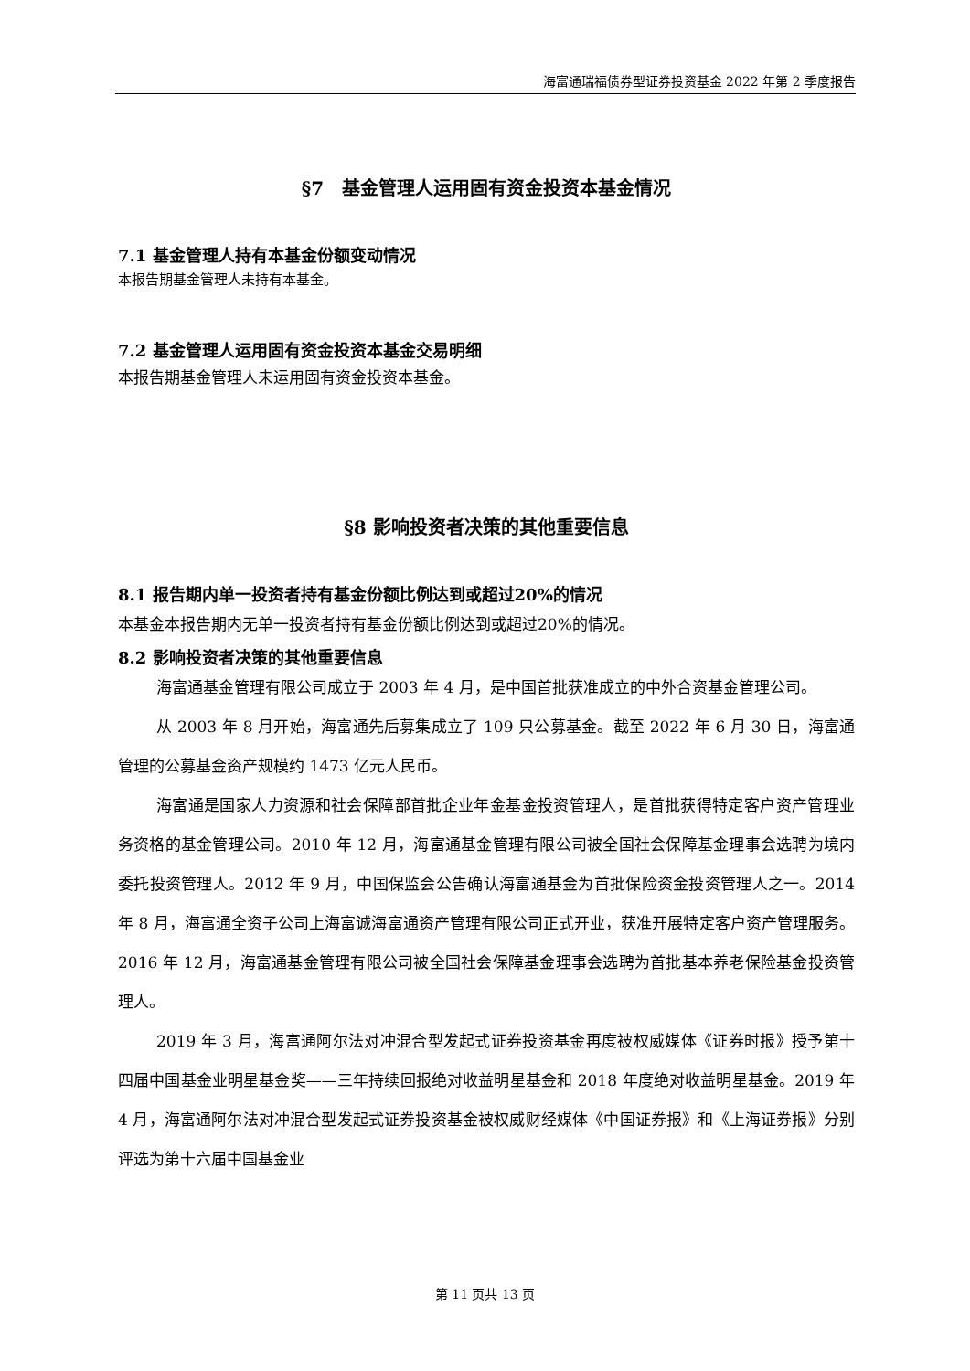海富通瑞福债券型证券投资基金 2022 年第 2 季度报告
§7　基金管理人运用固有资金投资本基金情况
7.1 基金管理人持有本基金份额变动情况
本报告期基金管理人未持有本基金。
7.2 基金管理人运用固有资金投资本基金交易明细
本报告期基金管理人未运用固有资金投资本基金。
§8 影响投资者决策的其他重要信息
8.1 报告期内单一投资者持有基金份额比例达到或超过20%的情况
本基金本报告期内无单一投资者持有基金份额比例达到或超过20%的情况。
8.2 影响投资者决策的其他重要信息
海富通基金管理有限公司成立于 2003 年 4 月，是中国首批获准成立的中外合资基金管理公司。
从 2003 年 8 月开始，海富通先后募集成立了 109 只公募基金。截至 2022 年 6 月 30 日，海富通管理的公募基金资产规模约 1473 亿元人民币。
海富通是国家人力资源和社会保障部首批企业年金基金投资管理人，是首批获得特定客户资产管理业务资格的基金管理公司。2010 年 12 月，海富通基金管理有限公司被全国社会保障基金理事会选聘为境内委托投资管理人。2012 年 9 月，中国保监会公告确认海富通基金为首批保险资金投资管理人之一。2014 年 8 月，海富通全资子公司上海富诚海富通资产管理有限公司正式开业，获准开展特定客户资产管理服务。2016 年 12 月，海富通基金管理有限公司被全国社会保障基金理事会选聘为首批基本养老保险基金投资管理人。
2019 年 3 月，海富通阿尔法对冲混合型发起式证券投资基金再度被权威媒体《证券时报》授予第十四届中国基金业明星基金奖——三年持续回报绝对收益明星基金和 2018 年度绝对收益明星基金。2019 年 4 月，海富通阿尔法对冲混合型发起式证券投资基金被权威财经媒体《中国证券报》和《上海证券报》分别评选为第十六届中国基金业
第 11 页共 13 页